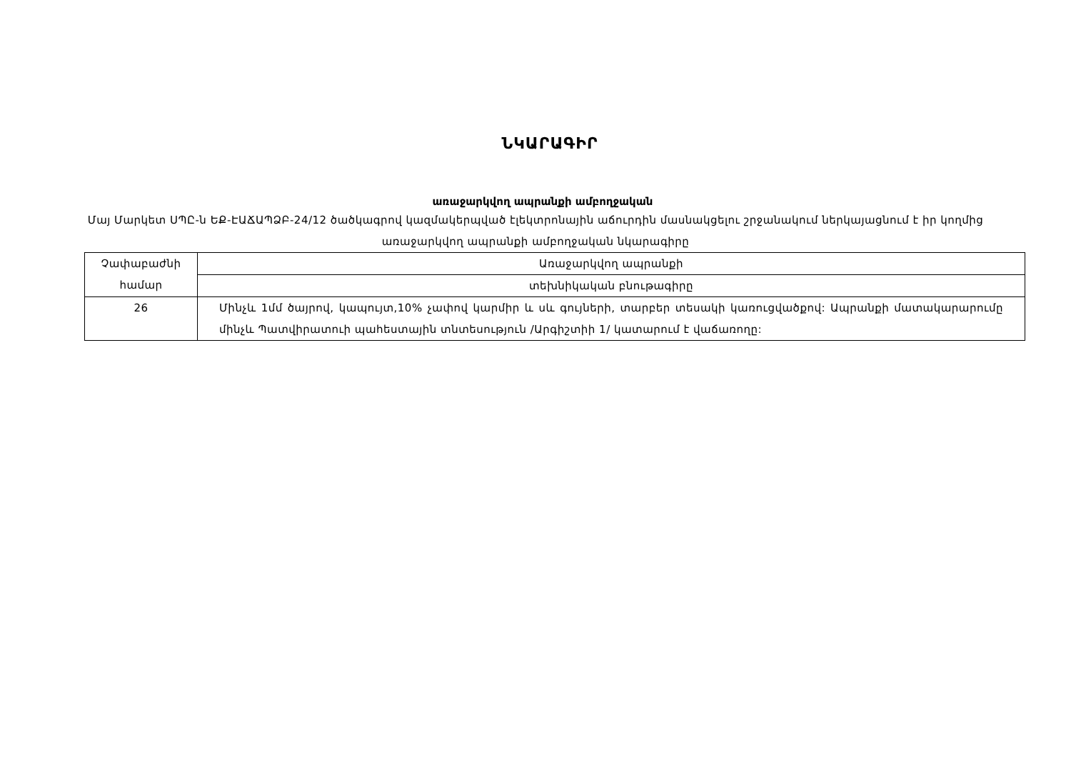ՆԿԱՐԱԳԻՐ
առաջարկվող ապրանքի ամբողջական
Մայ Մարկետ ՍՊԸ-ն ԵՔ-ԷԱՃԱՊՁԲ-24/12 ծածկագրով կազմակերպված էլեկտրոնային աճուրդին մասնակցելու շրջանակում ներկայացնում է իր կողմից առաջարկվող ապրանքի ամբողջական նկարագիրը
| Չափաբաժնի համար | Առաջարկվող ապրանքի |
| | տեխնիկական բնութագիրը |
| 26 | Մինչև 1մմ ծայրով, կապույտ,10% չափով կարմիր և սև գույների, տարբեր տեսակի կառուցվածքով: Ապրանքի մատակարարումը մինչև Պատվիրատուի պահեստային տնտեսություն /Արգիշտիի 1/ կատարում է վաճառողը: |